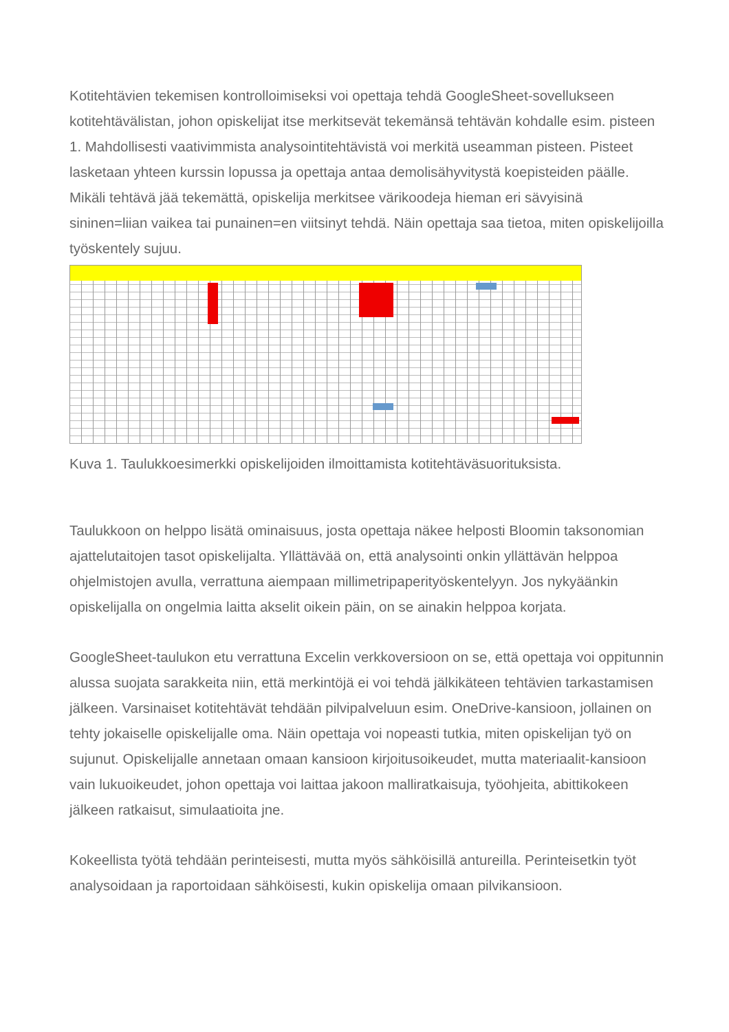Kotitehtävien tekemisen kontrolloimiseksi voi opettaja tehdä GoogleSheet-sovellukseen kotitehtävälistan, johon opiskelijat itse merkitsevät tekemänsä tehtävän kohdalle esim. pisteen 1. Mahdollisesti vaativimmista analysointitehtävistä voi merkitä useamman pisteen. Pisteet lasketaan yhteen kurssin lopussa ja opettaja antaa demolisähyvitystä koepisteiden päälle. Mikäli tehtävä jää tekemättä, opiskelija merkitsee värikoodeja hieman eri sävyisinä sininen=liian vaikea tai punainen=en viitsinyt tehdä. Näin opettaja saa tietoa, miten opiskelijoilla työskentely sujuu.
Kuva 1. Taulukkoesimerkki opiskelijoiden ilmoittamista kotitehtäväsuorituksista.
Taulukkoon on helppo lisätä ominaisuus, josta opettaja näkee helposti Bloomin taksonomian ajattelutaitojen tasot opiskelijalta. Yllättävää on, että analysointi onkin yllättävän helppoa ohjelmistojen avulla, verrattuna aiempaan millimetripaperityöskentelyyn. Jos nykyäänkin opiskelijalla on ongelmia laitta akselit oikein päin, on se ainakin helppoa korjata.
GoogleSheet-taulukon etu verrattuna Excelin verkkoversioon on se, että opettaja voi oppitunnin alussa suojata sarakkeita niin, että merkintöjä ei voi tehdä jälkikäteen tehtävien tarkastamisen jälkeen. Varsinaiset kotitehtävät tehdään pilvipalveluun esim. OneDrive-kansioon, jollainen on tehty jokaiselle opiskelijalle oma. Näin opettaja voi nopeasti tutkia, miten opiskelijan työ on sujunut. Opiskelijalle annetaan omaan kansioon kirjoitusoikeudet, mutta materiaalit-kansioon vain lukuoikeudet, johon opettaja voi laittaa jakoon malliratkaisuja, työohjeita, abittikokeen jälkeen ratkaisut, simulaatioita jne.
Kokeellista työtä tehdään perinteisesti, mutta myös sähköisillä antureilla. Perinteisetkin työt analysoidaan ja raportoidaan sähköisesti, kukin opiskelija omaan pilvikansioon.